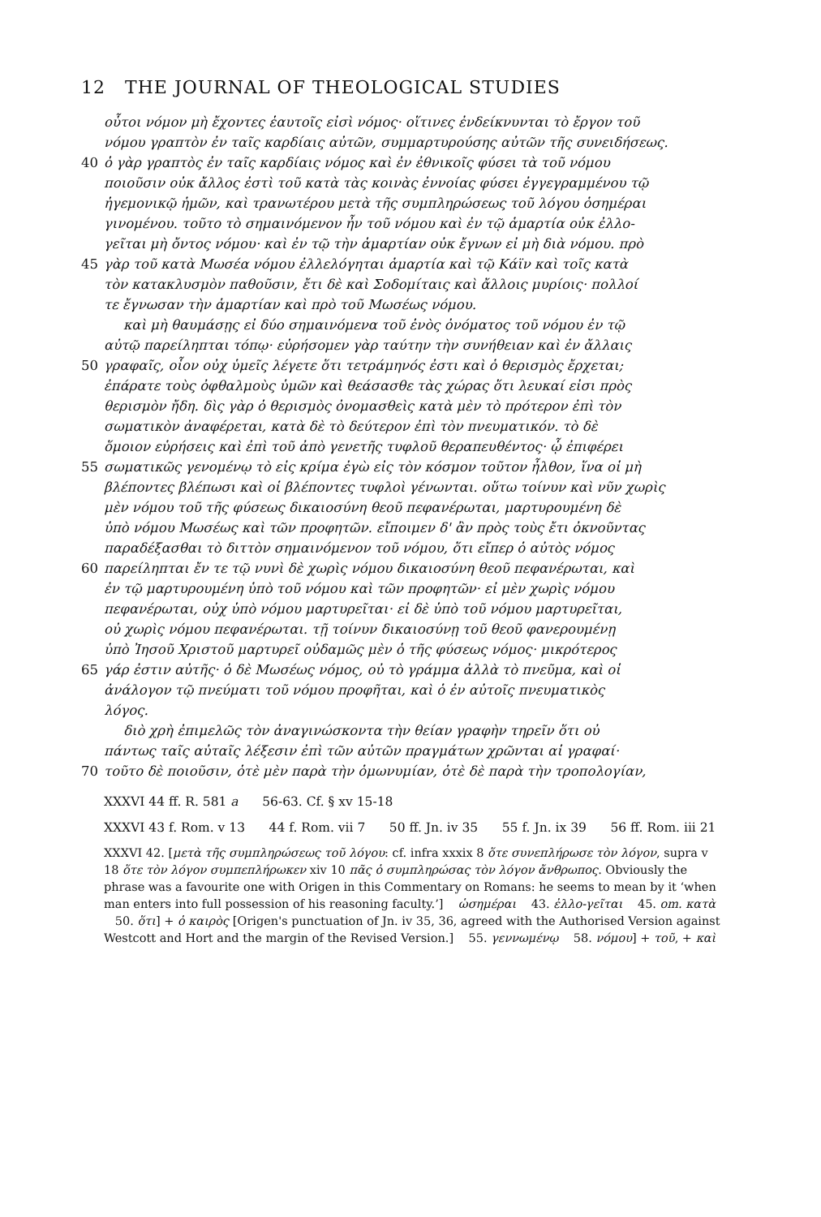12 THE JOURNAL OF THEOLOGICAL STUDIES
οὗτοι νόμον μὴ ἔχοντες ἑαυτοῖς εἰσὶ νόμος· οἵτινες ἐνδείκνυνται τὸ ἔργον τοῦ
νόμου γραπτὸν ἐν ταῖς καρδίαις αὐτῶν, συμμαρτυρούσης αὐτῶν τῆς συνειδήσεως.
40 ὁ γὰρ γραπτὸς ἐν ταῖς καρδίαις νόμος καὶ ἐν ἐθνικοῖς φύσει τὰ τοῦ νόμου
ποιοῦσιν οὐκ ἄλλος ἐστὶ τοῦ κατὰ τὰς κοινὰς ἐννοίας φύσει ἐγγεγραμμένου τῷ
ἡγεμονικῷ ἡμῶν, καὶ τρανωτέρου μετὰ τῆς συμπληρώσεως τοῦ λόγου ὁσημέραι
γινομένου. τοῦτο τὸ σημαινόμενον ἦν τοῦ νόμου καὶ ἐν τῷ ἁμαρτία οὐκ ἐλλο-
γεῖται μὴ ὄντος νόμου· καὶ ἐν τῷ τὴν ἁμαρτίαν οὐκ ἔγνων εἰ μὴ διὰ νόμου. πρὸ
45 γὰρ τοῦ κατὰ Μωσέα νόμου ἐλλελόγηται ἁμαρτία καὶ τῷ Κάϊν καὶ τοῖς κατὰ
τὸν κατακλυσμὸν παθοῦσιν, ἔτι δὲ καὶ Σοδομίταις καὶ ἄλλοις μυρίοις· πολλοί
τε ἔγνωσαν τὴν ἁμαρτίαν καὶ πρὸ τοῦ Μωσέως νόμου.
καὶ μὴ θαυμάσῃς εἰ δύο σημαινόμενα τοῦ ἑνὸς ὀνόματος τοῦ νόμου ἐν τῷ
αὐτῷ παρείληπται τόπῳ· εὑρήσομεν γὰρ ταύτην τὴν συνήθειαν καὶ ἐν ἄλλαις
50 γραφαῖς, οἷον οὐχ ὑμεῖς λέγετε ὅτι τετράμηνός ἐστι καὶ ὁ θερισμὸς ἔρχεται;
ἐπάρατε τοὺς ὀφθαλμοὺς ὑμῶν καὶ θεάσασθε τὰς χώρας ὅτι λευκαί εἰσι πρὸς
θερισμὸν ἤδη. δὶς γὰρ ὁ θερισμὸς ὀνομασθεὶς κατὰ μὲν τὸ πρότερον ἐπὶ τὸν
σωματικὸν ἀναφέρεται, κατὰ δὲ τὸ δεύτερον ἐπὶ τὸν πνευματικόν. τὸ δὲ
ὅμοιον εὑρήσεις καὶ ἐπὶ τοῦ ἀπὸ γενετῆς τυφλοῦ θεραπευθέντος· ᾧ ἐπιφέρει
55 σωματικῶς γενομένῳ τὸ εἰς κρίμα ἐγὼ εἰς τὸν κόσμον τοῦτον ἦλθον, ἵνα οἱ μὴ
βλέποντες βλέπωσι καὶ οἱ βλέποντες τυφλοὶ γένωνται. οὕτω τοίνυν καὶ νῦν χωρὶς
μὲν νόμου τοῦ τῆς φύσεως δικαιοσύνη θεοῦ πεφανέρωται, μαρτυρουμένη δὲ
ὑπὸ νόμου Μωσέως καὶ τῶν προφητῶν. εἴποιμεν δ' ἂν πρὸς τοὺς ἔτι ὀκνοῦντας
παραδέξασθαι τὸ διττὸν σημαινόμενον τοῦ νόμου, ὅτι εἴπερ ὁ αὐτὸς νόμος
60 παρείληπται ἔν τε τῷ νυνὶ δὲ χωρὶς νόμου δικαιοσύνη θεοῦ πεφανέρωται, καὶ
ἐν τῷ μαρτυρουμένη ὑπὸ τοῦ νόμου καὶ τῶν προφητῶν· εἰ μὲν χωρὶς νόμου
πεφανέρωται, οὐχ ὑπὸ νόμου μαρτυρεῖται· εἰ δὲ ὑπὸ τοῦ νόμου μαρτυρεῖται,
οὐ χωρὶς νόμου πεφανέρωται. τῇ τοίνυν δικαιοσύνῃ τοῦ θεοῦ φανερουμένῃ
ὑπὸ Ἰησοῦ Χριστοῦ μαρτυρεῖ οὐδαμῶς μὲν ὁ τῆς φύσεως νόμος· μικρότερος
65 γάρ ἐστιν αὐτῆς· ὁ δὲ Μωσέως νόμος, οὐ τὸ γράμμα ἀλλὰ τὸ πνεῦμα, καὶ οἱ
ἀνάλογον τῷ πνεύματι τοῦ νόμου προφῆται, καὶ ὁ ἐν αὐτοῖς πνευματικὸς
λόγος.
διὸ χρὴ ἐπιμελῶς τὸν ἀναγινώσκοντα τὴν θείαν γραφὴν τηρεῖν ὅτι οὐ
πάντως ταῖς αὐταῖς λέξεσιν ἐπὶ τῶν αὐτῶν πραγμάτων χρῶνται αἱ γραφαί·
70 τοῦτο δὲ ποιοῦσιν, ὁτὲ μὲν παρὰ τὴν ὁμωνυμίαν, ὁτὲ δὲ παρὰ τὴν τροπολογίαν,
XXXVI 44 ff. R. 581 a 56-63. Cf. § xv 15-18
XXXVI 43 f. Rom. v 13 44 f. Rom. vii 7 50 ff. Jn. iv 35 55 f. Jn. ix 39 56 ff. Rom. iii 21
XXXVI 42. [μετὰ τῆς συμπληρώσεως τοῦ λόγου: cf. infra xxxix 8 ὅτε συνεπλήρωσε τὸν λόγον, supra v 18 ὅτε τὸν λόγον συμπεπλήρωκεν xiv 10 πᾶς ὁ συμπληρώσας τὸν λόγον ἄνθρωπος. Obviously the phrase was a favourite one with Origen in this Commentary on Romans: he seems to mean by it ‘when man enters into full possession of his reasoning faculty.’] ὡσημέραι 43. ἐλλο-γεῖται 45. om. κατὰ 50. ὅτι] + ὁ καιρὸς [Origen's punctuation of Jn. iv 35, 36, agreed with the Authorised Version against Westcott and Hort and the margin of the Revised Version.] 55. γεννωμένῳ 58. νόμου] + τοῦ, + καὶ